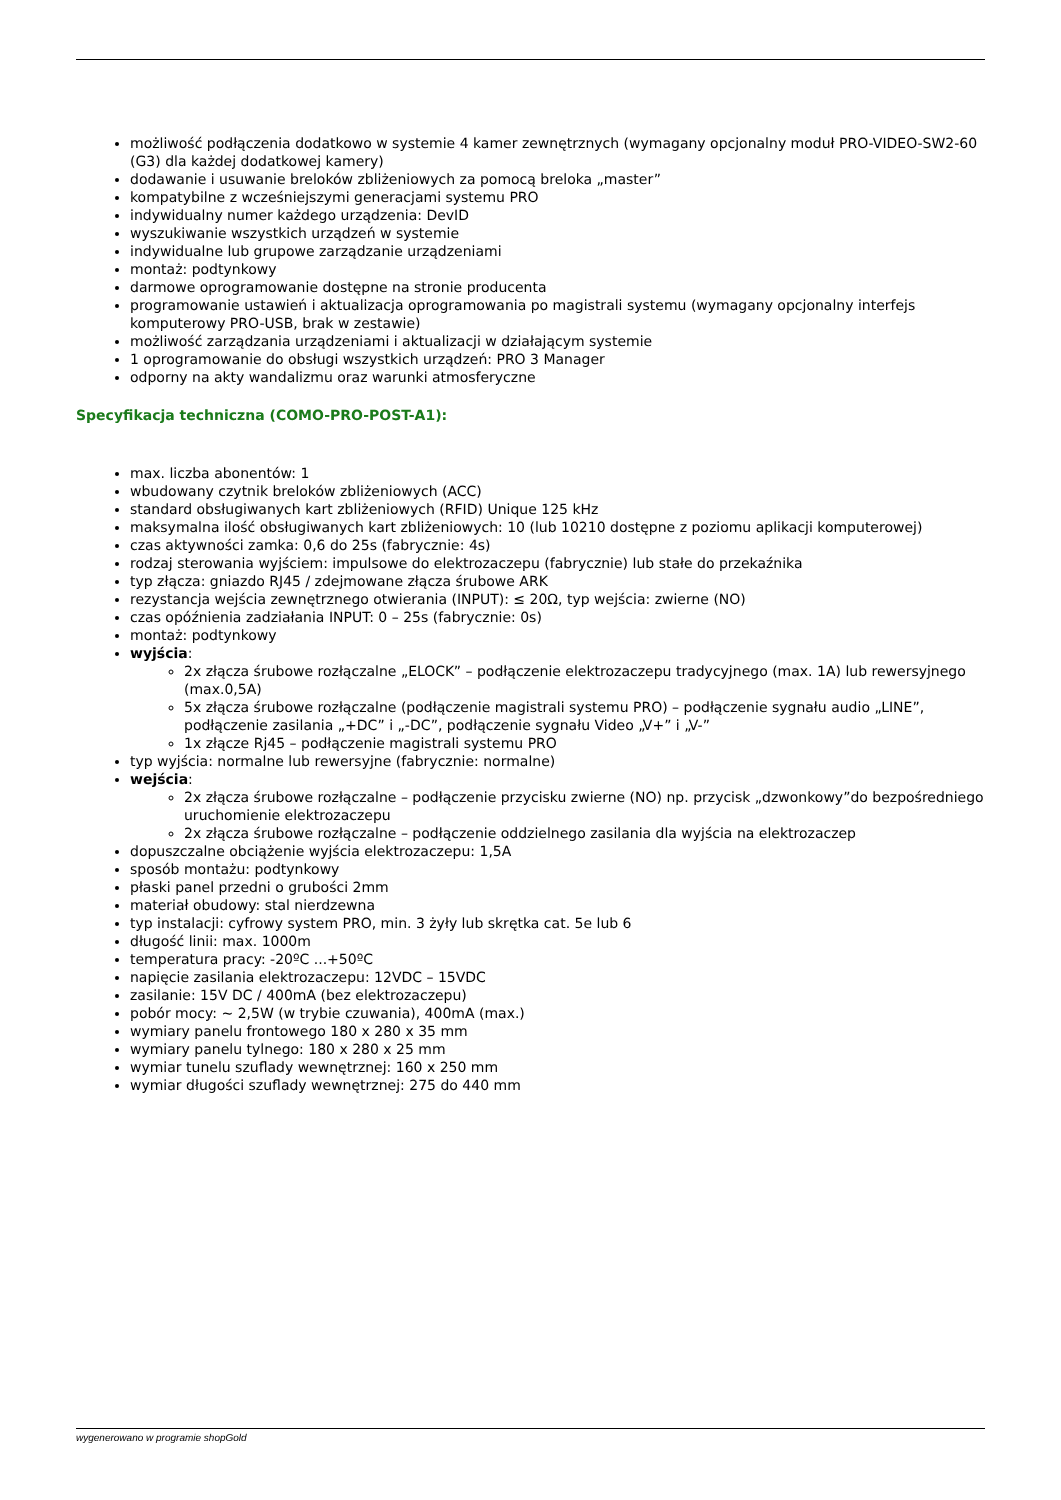możliwość podłączenia dodatkowo w systemie 4 kamer zewnętrznych (wymagany opcjonalny moduł PRO-VIDEO-SW2-60 (G3) dla każdej dodatkowej kamery)
dodawanie i usuwanie breloków zbliżeniowych za pomocą breloka „master”
kompatybilne z wcześniejszymi generacjami systemu PRO
indywidualny numer każdego urządzenia: DevID
wyszukiwanie wszystkich urządzeń w systemie
indywidualne lub grupowe zarządzanie urządzeniami
montaż: podtynkowy
darmowe oprogramowanie dostępne na stronie producenta
programowanie ustawień i aktualizacja oprogramowania po magistrali systemu (wymagany opcjonalny interfejs komputerowy PRO-USB, brak w zestawie)
możliwość zarządzania urządzeniami i aktualizacji w działającym systemie
1 oprogramowanie do obsługi wszystkich urządzeń: PRO 3 Manager
odporny na akty wandalizmu oraz warunki atmosferyczne
Specyfikacja techniczna (COMO-PRO-POST-A1):
max. liczba abonentów: 1
wbudowany czytnik breloków zbliżeniowych (ACC)
standard obsługiwanych kart zbliżeniowych (RFID) Unique 125 kHz
maksymalna ilość obsługiwanych kart zbliżeniowych: 10 (lub 10210 dostępne z poziomu aplikacji komputerowej)
czas aktywności zamka: 0,6 do 25s (fabrycznie: 4s)
rodzaj sterowania wyjściem: impulsowe do elektrozaczepu (fabrycznie) lub stałe do przekaźnika
typ złącza: gniazdo RJ45 / zdejmowane złącza śrubowe ARK
rezystancja wejścia zewnętrznego otwierania (INPUT): ≤ 20Ω, typ wejścia: zwierne (NO)
czas opóźnienia zadziałania INPUT: 0 – 25s (fabrycznie: 0s)
montaż: podtynkowy
wyjścia:
2x złącza śrubowe rozłączalne „ELOCK” – podłączenie elektrozaczepu tradycyjnego (max. 1A) lub rewersyjnego (max.0,5A)
5x złącza śrubowe rozłączalne (podłączenie magistrali systemu PRO) – podłączenie sygnału audio „LINE”, podłączenie zasilania „+DC” i „-DC”, podłączenie sygnału Video „V+” i „V-”
1x złącze Rj45 – podłączenie magistrali systemu PRO
typ wyjścia: normalne lub rewersyjne (fabrycznie: normalne)
wejścia:
2x złącza śrubowe rozłączalne – podłączenie przycisku zwierne (NO) np. przycisk „dzwonkowy”do bezpośredniego uruchomienie elektrozaczepu
2x złącza śrubowe rozłączalne – podłączenie oddzielnego zasilania dla wyjścia na elektrozaczep
dopuszczalne obciążenie wyjścia elektrozaczepu: 1,5A
sposób montażu: podtynkowy
płaski panel przedni o grubości 2mm
materiał obudowy: stal nierdzewna
typ instalacji: cyfrowy system PRO, min. 3 żyły lub skrętka cat. 5e lub 6
długość linii: max. 1000m
temperatura pracy: -20ºC ...+50ºC
napięcie zasilania elektrozaczepu: 12VDC – 15VDC
zasilanie: 15V DC / 400mA (bez elektrozaczepu)
pobór mocy: ~ 2,5W (w trybie czuwania), 400mA (max.)
wymiary panelu frontowego 180 x 280 x 35 mm
wymiary panelu tylnego: 180 x 280 x 25 mm
wymiar tunelu szuflady wewnętrznej: 160 x 250 mm
wymiar długości szuflady wewnętrznej: 275 do 440 mm
wygenerowano w programie shopGold